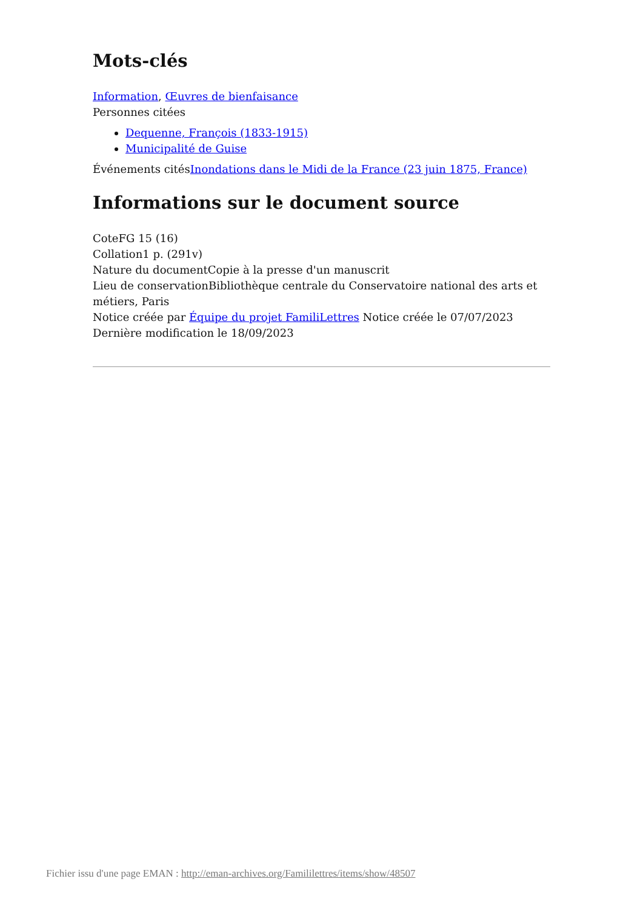Mots-clés
Information, Œuvres de bienfaisance
Personnes citées
Dequenne, François (1833-1915)
Municipalité de Guise
Événements citésInondations dans le Midi de la France (23 juin 1875, France)
Informations sur le document source
CoteFG 15 (16)
Collation1 p. (291v)
Nature du documentCopie à la presse d'un manuscrit
Lieu de conservationBibliothèque centrale du Conservatoire national des arts et métiers, Paris
Notice créée par Équipe du projet FamiliLettres Notice créée le 07/07/2023
Dernière modification le 18/09/2023
Fichier issu d'une page EMAN : http://eman-archives.org/Famililettres/items/show/48507